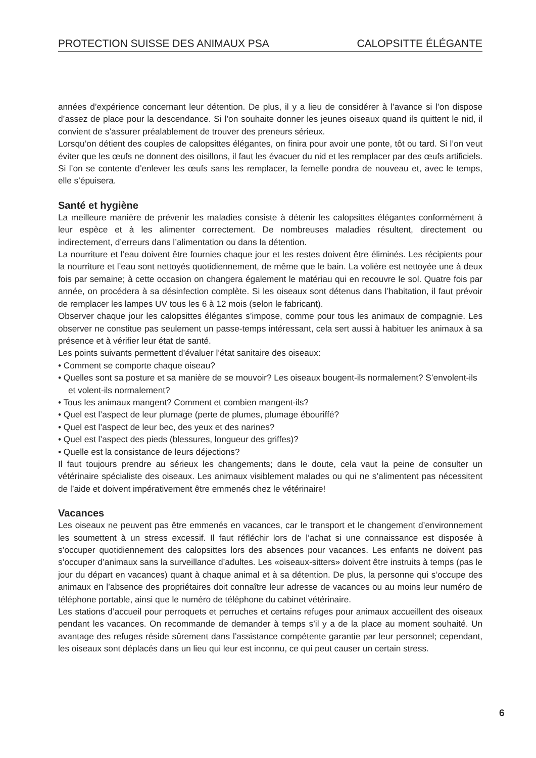PROTECTION SUISSE DES ANIMAUX PSA CALOPSITTE ÉLÉGANTE
années d’expérience concernant leur détention. De plus, il y a lieu de considérer à l’avance si l’on dispose d’assez de place pour la descendance. Si l’on souhaite donner les jeunes oiseaux quand ils quittent le nid, il convient de s’assurer préalablement de trouver des preneurs sérieux.
Lorsqu’on détient des couples de calopsittes élégantes, on finira pour avoir une ponte, tôt ou tard. Si l’on veut éviter que les œufs ne donnent des oisillons, il faut les évacuer du nid et les remplacer par des œufs artificiels. Si l’on se contente d’enlever les œufs sans les remplacer, la femelle pondra de nouveau et, avec le temps, elle s’épuisera.
Santé et hygiène
La meilleure manière de prévenir les maladies consiste à détenir les calopsittes élégantes conformément à leur espèce et à les alimenter correctement. De nombreuses maladies résultent, directement ou indirectement, d’erreurs dans l’alimentation ou dans la détention.
La nourriture et l’eau doivent être fournies chaque jour et les restes doivent être éliminés. Les récipients pour la nourriture et l’eau sont nettoyés quotidiennement, de même que le bain. La volière est nettoyée une à deux fois par semaine; à cette occasion on changera également le matériau qui en recouvre le sol. Quatre fois par année, on procédera à sa désinfection complète. Si les oiseaux sont détenus dans l’habitation, il faut prévoir de remplacer les lampes UV tous les 6 à 12 mois (selon le fabricant).
Observer chaque jour les calopsittes élégantes s’impose, comme pour tous les animaux de compagnie. Les observer ne constitue pas seulement un passe-temps intéressant, cela sert aussi à habituer les animaux à sa présence et à vérifier leur état de santé.
Les points suivants permettent d’évaluer l’état sanitaire des oiseaux:
• Comment se comporte chaque oiseau?
• Quelles sont sa posture et sa manière de se mouvoir? Les oiseaux bougent-ils normalement? S’envolent-ils et volent-ils normalement?
• Tous les animaux mangent? Comment et combien mangent-ils?
• Quel est l’aspect de leur plumage (perte de plumes, plumage ébouriffé?
• Quel est l’aspect de leur bec, des yeux et des narines?
• Quel est l’aspect des pieds (blessures, longueur des griffes)?
• Quelle est la consistance de leurs déjections?
Il faut toujours prendre au sérieux les changements; dans le doute, cela vaut la peine de consulter un vétérinaire spécialiste des oiseaux. Les animaux visiblement malades ou qui ne s’alimentent pas nécessitent de l’aide et doivent impérativement être emmenés chez le vétérinaire!
Vacances
Les oiseaux ne peuvent pas être emmenés en vacances, car le transport et le changement d’environnement les soumettent à un stress excessif. Il faut réfléchir lors de l’achat si une connaissance est disposée à s’occuper quotidiennement des calopsittes lors des absences pour vacances. Les enfants ne doivent pas s’occuper d’animaux sans la surveillance d’adultes. Les «oiseaux-sitters» doivent être instruits à temps (pas le jour du départ en vacances) quant à chaque animal et à sa détention. De plus, la personne qui s’occupe des animaux en l’absence des propriétaires doit connaître leur adresse de vacances ou au moins leur numéro de téléphone portable, ainsi que le numéro de téléphone du cabinet vétérinaire.
Les stations d’accueil pour perroquets et perruches et certains refuges pour animaux accueillent des oiseaux pendant les vacances. On recommande de demander à temps s’il y a de la place au moment souhaité. Un avantage des refuges réside sûrement dans l’assistance compétente garantie par leur personnel; cependant, les oiseaux sont déplacés dans un lieu qui leur est inconnu, ce qui peut causer un certain stress.
6